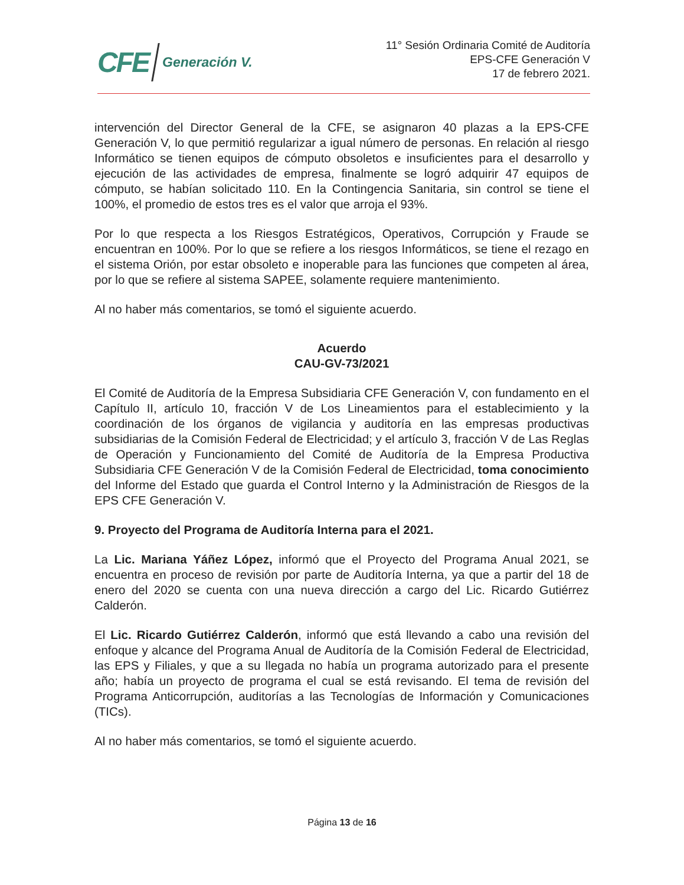CFE Generación V.
11° Sesión Ordinaria Comité de Auditoría
EPS-CFE Generación V
17 de febrero 2021.
intervención del Director General de la CFE, se asignaron 40 plazas a la EPS-CFE Generación V, lo que permitió regularizar a igual número de personas. En relación al riesgo Informático se tienen equipos de cómputo obsoletos e insuficientes para el desarrollo y ejecución de las actividades de empresa, finalmente se logró adquirir 47 equipos de cómputo, se habían solicitado 110. En la Contingencia Sanitaria, sin control se tiene el 100%, el promedio de estos tres es el valor que arroja el 93%.
Por lo que respecta a los Riesgos Estratégicos, Operativos, Corrupción y Fraude se encuentran en 100%. Por lo que se refiere a los riesgos Informáticos, se tiene el rezago en el sistema Orión, por estar obsoleto e inoperable para las funciones que competen al área, por lo que se refiere al sistema SAPEE, solamente requiere mantenimiento.
Al no haber más comentarios, se tomó el siguiente acuerdo.
Acuerdo
CAU-GV-73/2021
El Comité de Auditoría de la Empresa Subsidiaria CFE Generación V, con fundamento en el Capítulo II, artículo 10, fracción V de Los Lineamientos para el establecimiento y la coordinación de los órganos de vigilancia y auditoría en las empresas productivas subsidiarias de la Comisión Federal de Electricidad; y el artículo 3, fracción V de Las Reglas de Operación y Funcionamiento del Comité de Auditoría de la Empresa Productiva Subsidiaria CFE Generación V de la Comisión Federal de Electricidad, toma conocimiento del Informe del Estado que guarda el Control Interno y la Administración de Riesgos de la EPS CFE Generación V.
9. Proyecto del Programa de Auditoría Interna para el 2021.
La Lic. Mariana Yáñez López, informó que el Proyecto del Programa Anual 2021, se encuentra en proceso de revisión por parte de Auditoría Interna, ya que a partir del 18 de enero del 2020 se cuenta con una nueva dirección a cargo del Lic. Ricardo Gutiérrez Calderón.
El Lic. Ricardo Gutiérrez Calderón, informó que está llevando a cabo una revisión del enfoque y alcance del Programa Anual de Auditoría de la Comisión Federal de Electricidad, las EPS y Filiales, y que a su llegada no había un programa autorizado para el presente año; había un proyecto de programa el cual se está revisando. El tema de revisión del Programa Anticorrupción, auditorías a las Tecnologías de Información y Comunicaciones (TICs).
Al no haber más comentarios, se tomó el siguiente acuerdo.
Página 13 de 16